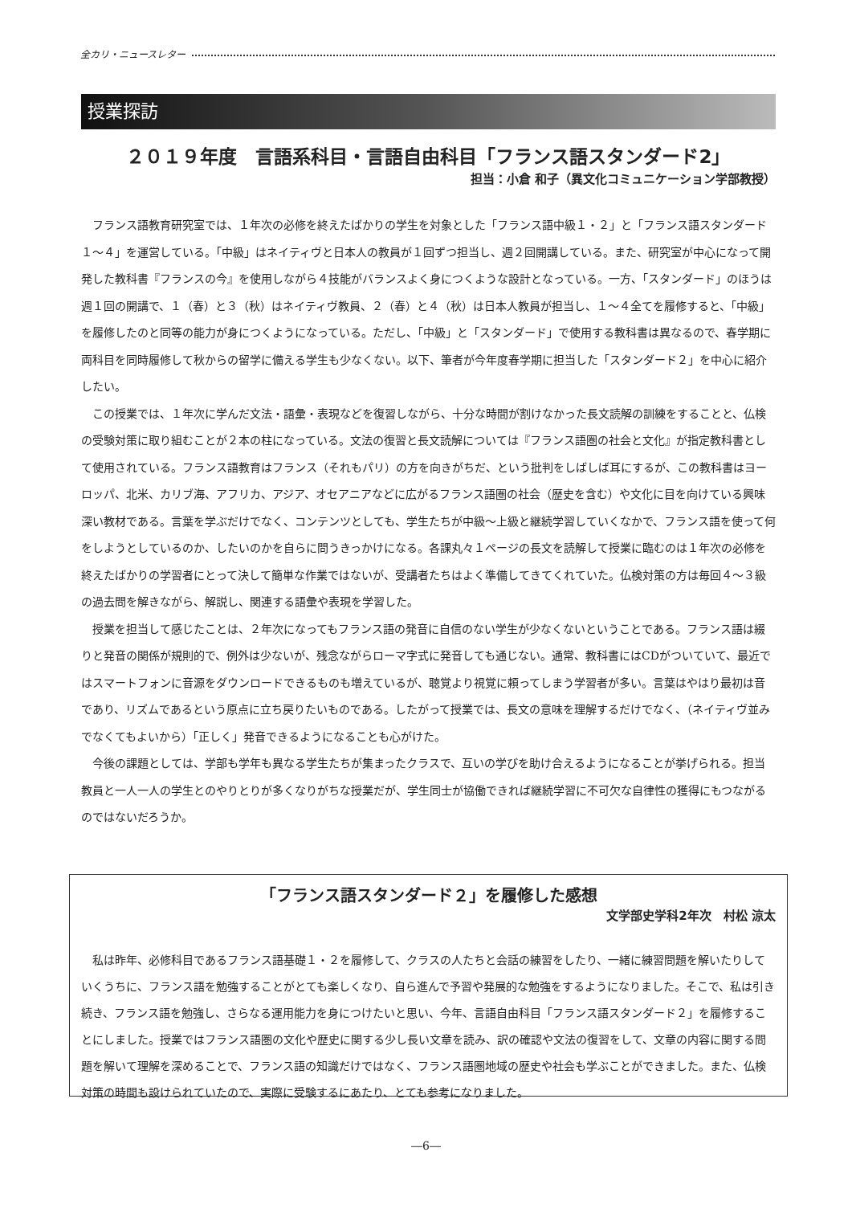全カリ・ニュースレター
授業探訪
２０１９年度　言語系科目・言語自由科目「フランス語スタンダード2」
担当：小倉 和子（異文化コミュニケーション学部教授）
フランス語教育研究室では、１年次の必修を終えたばかりの学生を対象とした「フランス語中級１・２」と「フランス語スタンダード１～４」を運営している。「中級」はネイティヴと日本人の教員が１回ずつ担当し、週２回開講している。また、研究室が中心になって開発した教科書『フランスの今』を使用しながら４技能がバランスよく身につくような設計となっている。一方、「スタンダード」のほうは週１回の開講で、１（春）と３（秋）はネイティヴ教員、２（春）と４（秋）は日本人教員が担当し、１～４全てを履修すると、「中級」を履修したのと同等の能力が身につくようになっている。ただし、「中級」と「スタンダード」で使用する教科書は異なるので、春学期に両科目を同時履修して秋からの留学に備える学生も少なくない。以下、筆者が今年度春学期に担当した「スタンダード２」を中心に紹介したい。
この授業では、１年次に学んだ文法・語彙・表現などを復習しながら、十分な時間が割けなかった長文読解の訓練をすることと、仏検の受験対策に取り組むことが２本の柱になっている。文法の復習と長文読解については『フランス語圏の社会と文化』が指定教科書として使用されている。フランス語教育はフランス（それもパリ）の方を向きがちだ、という批判をしばしば耳にするが、この教科書はヨーロッパ、北米、カリブ海、アフリカ、アジア、オセアニアなどに広がるフランス語圏の社会（歴史を含む）や文化に目を向けている興味深い教材である。言葉を学ぶだけでなく、コンテンツとしても、学生たちが中級～上級と継続学習していくなかで、フランス語を使って何をしようとしているのか、したいのかを自らに問うきっかけになる。各課丸々１ページの長文を読解して授業に臨むのは１年次の必修を終えたばかりの学習者にとって決して簡単な作業ではないが、受講者たちはよく準備してきてくれていた。仏検対策の方は毎回４～３級の過去問を解きながら、解説し、関連する語彙や表現を学習した。
授業を担当して感じたことは、２年次になってもフランス語の発音に自信のない学生が少なくないということである。フランス語は綴りと発音の関係が規則的で、例外は少ないが、残念ながらローマ字式に発音しても通じない。通常、教科書にはCDがついていて、最近ではスマートフォンに音源をダウンロードできるものも増えているが、聴覚より視覚に頼ってしまう学習者が多い。言葉はやはり最初は音であり、リズムであるという原点に立ち戻りたいものである。したがって授業では、長文の意味を理解するだけでなく、（ネイティヴ並みでなくてもよいから）「正しく」発音できるようになることも心がけた。
今後の課題としては、学部も学年も異なる学生たちが集まったクラスで、互いの学びを助け合えるようになることが挙げられる。担当教員と一人一人の学生とのやりとりが多くなりがちな授業だが、学生同士が協働できれば継続学習に不可欠な自律性の獲得にもつながるのではないだろうか。
「フランス語スタンダード２」を履修した感想
文学部史学科2年次　村松 涼太
私は昨年、必修科目であるフランス語基礎１・２を履修して、クラスの人たちと会話の練習をしたり、一緒に練習問題を解いたりしていくうちに、フランス語を勉強することがとても楽しくなり、自ら進んで予習や発展的な勉強をするようになりました。そこで、私は引き続き、フランス語を勉強し、さらなる運用能力を身につけたいと思い、今年、言語自由科目「フランス語スタンダード２」を履修することにしました。授業ではフランス語圏の文化や歴史に関する少し長い文章を読み、訳の確認や文法の復習をして、文章の内容に関する問題を解いて理解を深めることで、フランス語の知識だけではなく、フランス語圏地域の歴史や社会も学ぶことができました。また、仏検対策の時間も設けられていたので、実際に受験するにあたり、とても参考になりました。
―6―